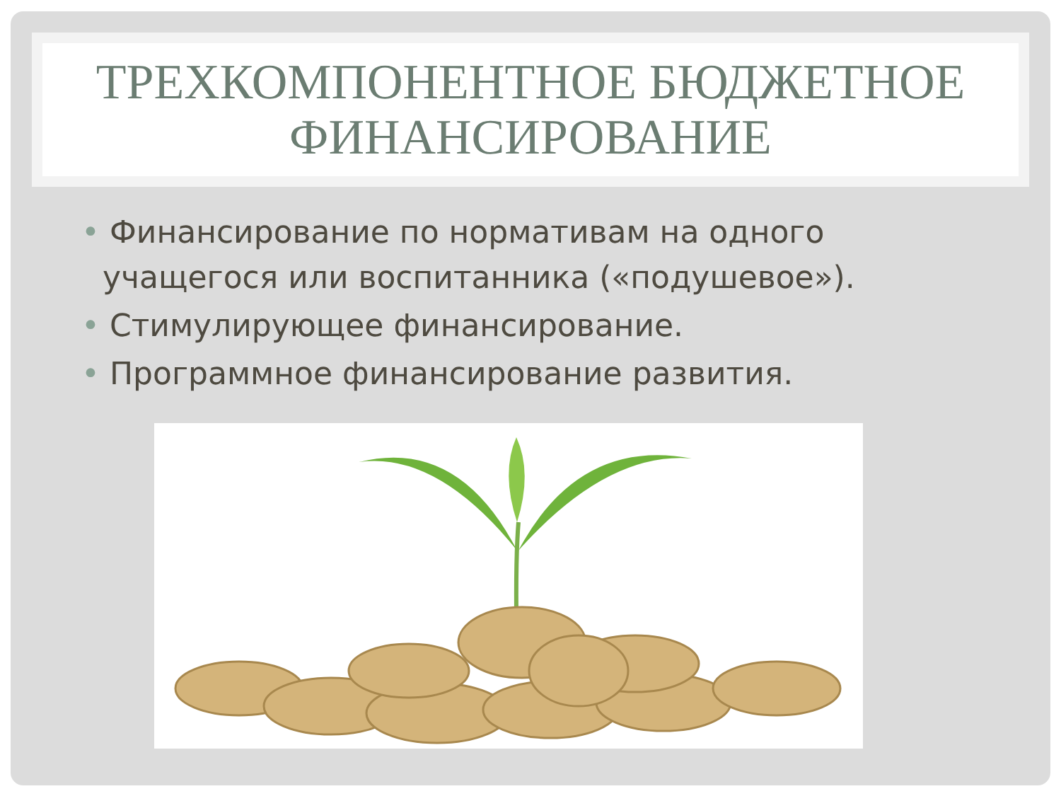ТРЕХКОМПОНЕНТНОЕ БЮДЖЕТНОЕ
ФИНАНСИРОВАНИЕ
• Финансирование по нормативам на одного учащегося или воспитанника («подушевое»).
• Стимулирующее финансирование.
• Программное финансирование развития.